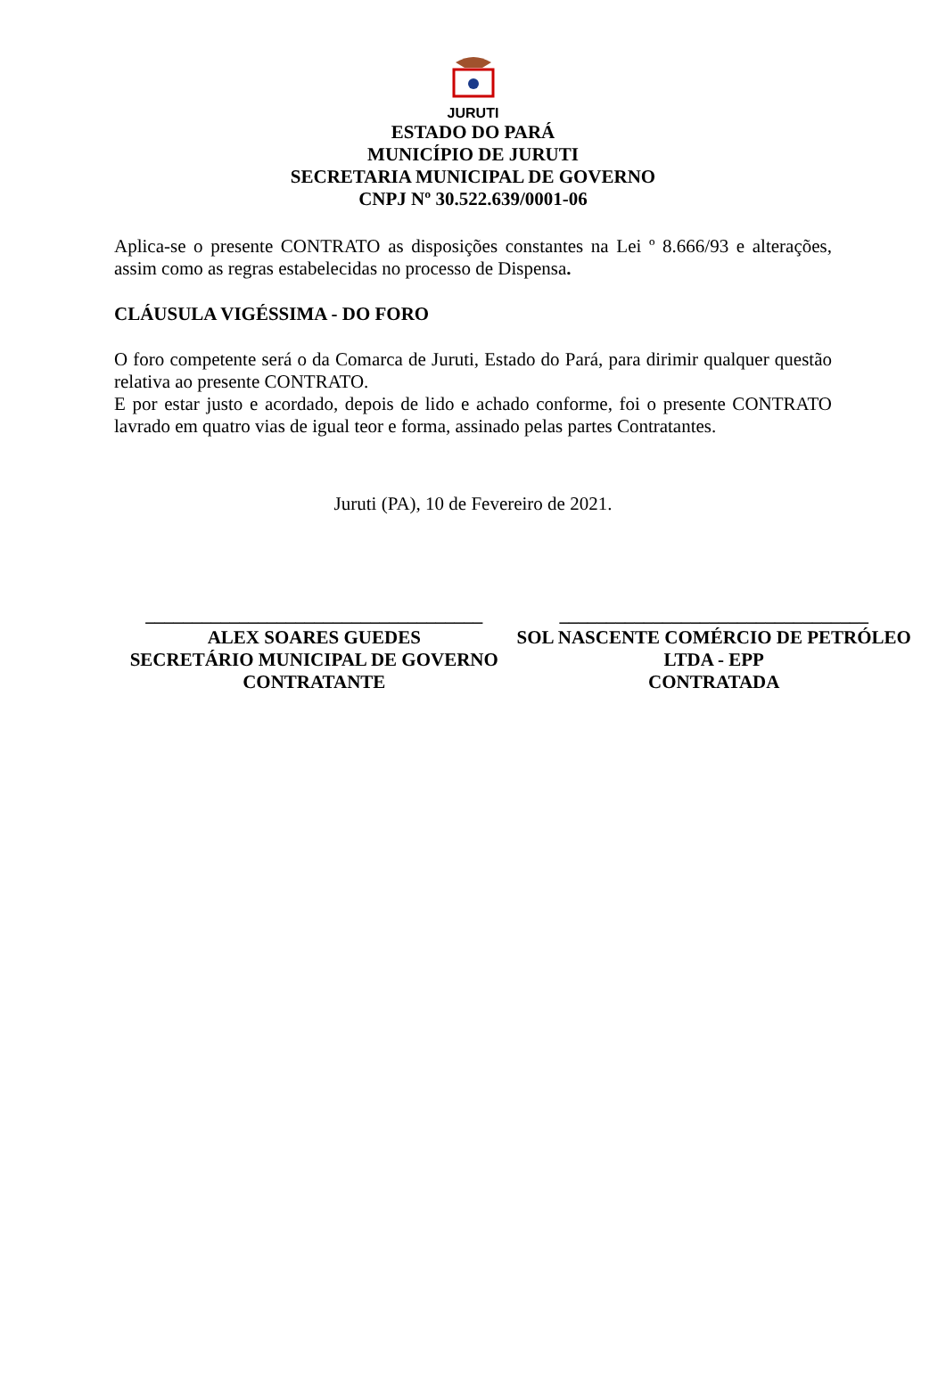JURUTI
ESTADO DO PARÁ
MUNICÍPIO DE JURUTI
SECRETARIA MUNICIPAL DE GOVERNO
CNPJ Nº 30.522.639/0001-06
Aplica-se o presente CONTRATO as disposições constantes na Lei º 8.666/93 e alterações, assim como as regras estabelecidas no processo de Dispensa.
CLÁUSULA VIGÉSSIMA - DO FORO
O foro competente será o da Comarca de Juruti, Estado do Pará, para dirimir qualquer questão relativa ao presente CONTRATO.
E por estar justo e acordado, depois de lido e achado conforme, foi o presente CONTRATO lavrado em quatro vias de igual teor e forma, assinado pelas partes Contratantes.
Juruti (PA), 10 de Fevereiro de 2021.
____________________________________
ALEX SOARES GUEDES
SECRETÁRIO MUNICIPAL DE GOVERNO
CONTRATANTE
_________________________________
SOL NASCENTE COMÉRCIO DE PETRÓLEO LTDA - EPP
CONTRATADA